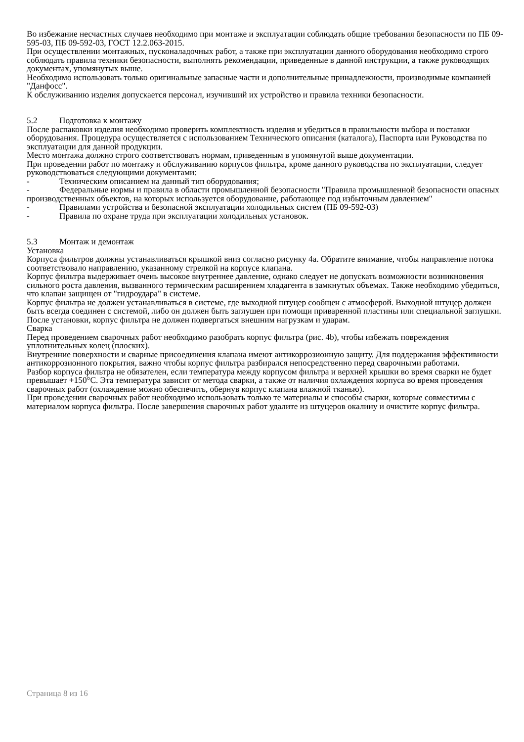Во избежание несчастных случаев необходимо при монтаже и эксплуатации соблюдать общие требования безопасности по ПБ 09-595-03, ПБ 09-592-03, ГОСТ 12.2.063-2015.
При осуществлении монтажных, пусконаладочных работ, а также при эксплуатации данного оборудования необходимо строго соблюдать правила техники безопасности, выполнять рекомендации, приведенные в данной инструкции, а также руководящих документах, упомянутых выше.
Необходимо использовать только оригинальные запасные части и дополнительные принадлежности, производимые компанией "Данфосс".
К обслуживанию изделия допускается персонал, изучивший их устройство и правила техники безопасности.
5.2 Подготовка к монтажу
После распаковки изделия необходимо проверить комплектность изделия и убедиться в правильности выбора и поставки оборудования. Процедура осуществляется с использованием Технического описания (каталога), Паспорта или Руководства по эксплуатации для данной продукции.
Место монтажа должно строго соответствовать нормам, приведенным в упомянутой выше документации.
При проведении работ по монтажу и обслуживанию корпусов фильтра, кроме данного руководства по эксплуатации, следует руководствоваться следующими документами:
- Техническим описанием на данный тип оборудования;
- Федеральные нормы и правила в области промышленной безопасности "Правила промышленной безопасности опасных производственных объектов, на которых используется оборудование, работающее под избыточным давлением"
- Правилами устройства и безопасной эксплуатации холодильных систем (ПБ 09-592-03)
- Правила по охране труда при эксплуатации холодильных установок.
5.3 Монтаж и демонтаж
Установка
Корпуса фильтров должны устанавливаться крышкой вниз согласно рисунку 4а. Обратите внимание, чтобы направление потока соответствовало направлению, указанному стрелкой на корпусе клапана.
Корпус фильтра выдерживает очень высокое внутреннее давление, однако следует не допускать возможности возникновения сильного роста давления, вызванного термическим расширением хладагента в замкнутых объемах. Также необходимо убедиться, что клапан защищен от "гидроудара" в системе.
Корпус фильтра не должен устанавливаться в системе, где выходной штуцер сообщен с атмосферой. Выходной штуцер должен быть всегда соединен с системой, либо он должен быть заглушен при помощи приваренной пластины или специальной заглушки.
После установки, корпус фильтра не должен подвергаться внешним нагрузкам и ударам.
Сварка
Перед проведением сварочных работ необходимо разобрать корпус фильтра (рис. 4b), чтобы избежать повреждения уплотнительных колец (плоских).
Внутренние поверхности и сварные присоединения клапана имеют антикоррозионную защиту. Для поддержания эффективности антикоррозионного покрытия, важно чтобы корпус фильтра разбирался непосредственно перед сварочными работами.
Разбор корпуса фильтра не обязателен, если температура между корпусом фильтра и верхней крышки во время сварки не будет превышает +150°С. Эта температура зависит от метода сварки, а также от наличия охлаждения корпуса во время проведения сварочных работ (охлаждение можно обеспечить, обернув корпус клапана влажной тканью).
При проведении сварочных работ необходимо использовать только те материалы и способы сварки, которые совместимы с материалом корпуса фильтра. После завершения сварочных работ удалите из штуцеров окалину и очистите корпус фильтра.
Страница 8 из 16